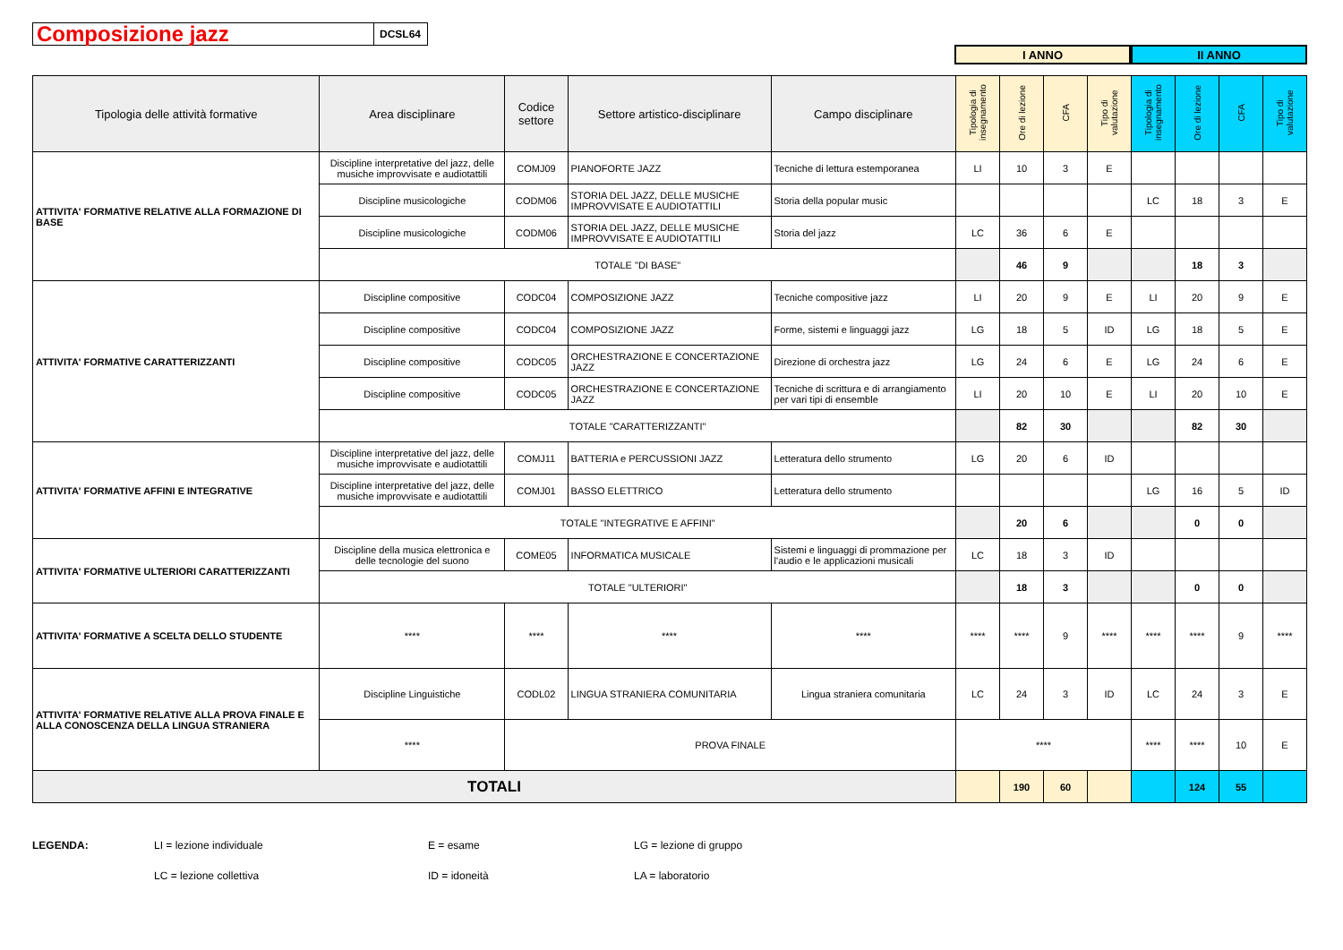Composizione jazz
DCSL64
I ANNO II ANNO
| Tipologia delle attività formative | Area disciplinare | Codice settore | Settore artistico-disciplinare | Campo disciplinare | Tipologia di insegnamento | Ore di lezione | CFA | Tipo di valutazione | Tipologia di insegnamento | Ore di lezione | CFA | Tipo di valutazione |
| --- | --- | --- | --- | --- | --- | --- | --- | --- | --- | --- | --- | --- |
| ATTIVITA' FORMATIVE RELATIVE ALLA FORMAZIONE DI BASE | Discipline interpretative del jazz, delle musiche improvvisate e audiotattili | COMJ09 | PIANOFORTE JAZZ | Tecniche di lettura estemporanea | LI | 10 | 3 | E | | | | |
| | Discipline musicologiche | CODM06 | STORIA DEL JAZZ, DELLE MUSICHE IMPROVVISATE E AUDIOTATTILI | Storia della popular music | | | | | LC | 18 | 3 | E |
| | Discipline musicologiche | CODM06 | STORIA DEL JAZZ, DELLE MUSICHE IMPROVVISATE E AUDIOTATTILI | Storia del jazz | LC | 36 | 6 | E | | | | |
| | TOTALE "DI BASE" | | | | | 46 | 9 | | | 18 | 3 | |
| ATTIVITA' FORMATIVE CARATTERIZZANTI | Discipline compositive | CODC04 | COMPOSIZIONE JAZZ | Tecniche compositive jazz | LI | 20 | 9 | E | LI | 20 | 9 | E |
| | Discipline compositive | CODC04 | COMPOSIZIONE JAZZ | Forme, sistemi e linguaggi jazz | LG | 18 | 5 | ID | LG | 18 | 5 | E |
| | Discipline compositive | CODC05 | ORCHESTRAZIONE E CONCERTAZIONE JAZZ | Direzione di orchestra jazz | LG | 24 | 6 | E | LG | 24 | 6 | E |
| | Discipline compositive | CODC05 | ORCHESTRAZIONE E CONCERTAZIONE JAZZ | Tecniche di scrittura e di arrangiamento per vari tipi di ensemble | LI | 20 | 10 | E | LI | 20 | 10 | E |
| | TOTALE "CARATTERIZZANTI" | | | | | 82 | 30 | | | 82 | 30 | |
| ATTIVITA' FORMATIVE AFFINI E INTEGRATIVE | Discipline interpretative del jazz, delle musiche improvvisate e audiotattili | COMJ11 | BATTERIA e PERCUSSIONI JAZZ | Letteratura dello strumento | LG | 20 | 6 | ID | | | | |
| | Discipline interpretative del jazz, delle musiche improvvisate e audiotattili | COMJ01 | BASSO ELETTRICO | Letteratura dello strumento | | | | | LG | 16 | 5 | ID |
| | TOTALE "INTEGRATIVE E AFFINI" | | | | | 20 | 6 | | | 0 | 0 | |
| ATTIVITA' FORMATIVE ULTERIORI CARATTERIZZANTI | Discipline della musica elettronica e delle tecnologie del suono | COME05 | INFORMATICA MUSICALE | Sistemi e linguaggi di prommazione per l'audio e le applicazioni musicali | LC | 18 | 3 | ID | | | | |
| | TOTALE "ULTERIORI" | | | | | 18 | 3 | | | 0 | 0 | |
| ATTIVITA' FORMATIVE A SCELTA DELLO STUDENTE | **** | **** | **** | **** | **** | **** | 9 | **** | **** | **** | 9 | **** |
| ATTIVITA' FORMATIVE RELATIVE ALLA PROVA FINALE E ALLA CONOSCENZA DELLA LINGUA STRANIERA | Discipline Linguistiche | CODL02 | LINGUA STRANIERA COMUNITARIA | Lingua straniera comunitaria | LC | 24 | 3 | ID | LC | 24 | 3 | E |
| | **** | PROVA FINALE | | | **** | | | | **** | **** | 10 | E |
| TOTALI | | | | | | 190 | 60 | | | 124 | 55 | |
LEGENDA: LI = lezione individuale
LC = lezione collettiva
E = esame
ID = idoneità
LG = lezione di gruppo
LA = laboratorio